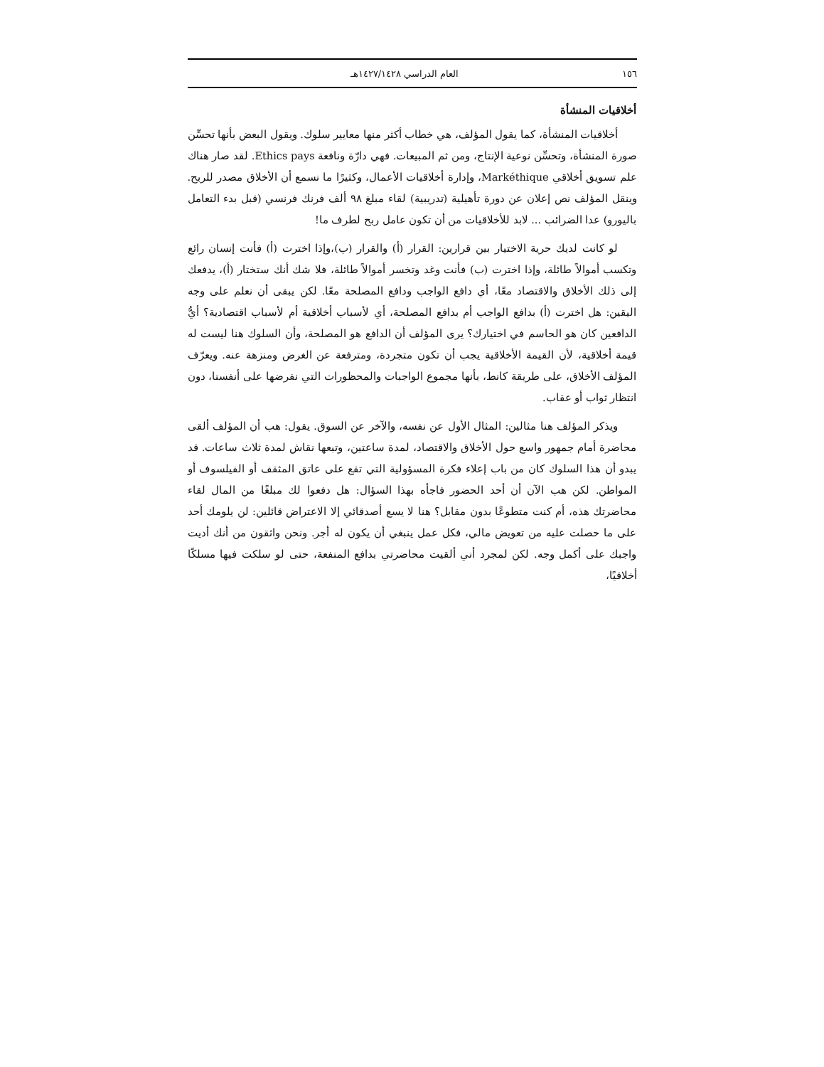١٥٦ العام الدراسي ١٤٢٧/١٤٢٨هـ
أخلاقيات المنشأة
أخلاقيات المنشأة، كما يقول المؤلف، هي خطاب أكثر منها معايير سلوك. ويقول البعض بأنها تحسِّن صورة المنشأة، وتحسِّن نوعية الإنتاج، ومن ثم المبيعات. فهي دارّة ونافعة Ethics pays. لقد صار هناك علم تسويق أخلاقي Markéthique، وإدارة أخلاقيات الأعمال، وكثيرًا ما نسمع أن الأخلاق مصدر للربح. وينقل المؤلف نص إعلان عن دورة تأهيلية (تدريبية) لقاء مبلغ ٩٨ ألف فرنك فرنسي (قبل بدء التعامل باليورو) عدا الضرائب ... لابد للأخلاقيات من أن تكون عامل ربح لطرف ما!
لو كانت لديك حرية الاختيار بين قرارين: القرار (أ) والقرار (ب)،وإذا اخترت (أ) فأنت إنسان رائع وتكسب أموالاً طائلة، وإذا اخترت (ب) فأنت وغد وتخسر أموالاً طائلة، فلا شك أنك ستختار (أ)، يدفعك إلى ذلك الأخلاق والاقتصاد معًا، أي دافع الواجب ودافع المصلحة معًا. لكن يبقى أن نعلم على وجه اليقين: هل اخترت (أ) بدافع الواجب أم بدافع المصلحة، أي لأسباب أخلاقية أم لأسباب اقتصادية؟ أيُّ الدافعين كان هو الحاسم في اختيارك؟ يرى المؤلف أن الدافع هو المصلحة، وأن السلوك هنا ليست له قيمة أخلاقية، لأن القيمة الأخلاقية يجب أن تكون متجردة، ومترفعة عن الغرض ومنزهة عنه. ويعرّف المؤلف الأخلاق، على طريقة كانط، بأنها مجموع الواجبات والمحظورات التي نفرضها على أنفسنا، دون انتظار ثواب أو عقاب.
ويذكر المؤلف هنا مثالين: المثال الأول عن نفسه، والآخر عن السوق. يقول: هب أن المؤلف ألقى محاضرة أمام جمهور واسع حول الأخلاق والاقتصاد، لمدة ساعتين، وتبعها نقاش لمدة ثلاث ساعات. قد يبدو أن هذا السلوك كان من باب إعلاء فكرة المسؤولية التي تقع على عاتق المثقف أو الفيلسوف أو المواطن. لكن هب الآن أن أحد الحضور فاجأه بهذا السؤال: هل دفعوا لك مبلغًا من المال لقاء محاضرتك هذه، أم كنت متطوعًا بدون مقابل؟ هنا لا يسع أصدقائي إلا الاعتراض قائلين: لن يلومك أحد على ما حصلت عليه من تعويض مالي، فكل عمل ينبغي أن يكون له أجر. ونحن واثقون من أنك أديت واجبك على أكمل وجه. لكن لمجرد أني ألقيت محاضرتي بدافع المنفعة، حتى لو سلكت فيها مسلكًا أخلاقيًا،